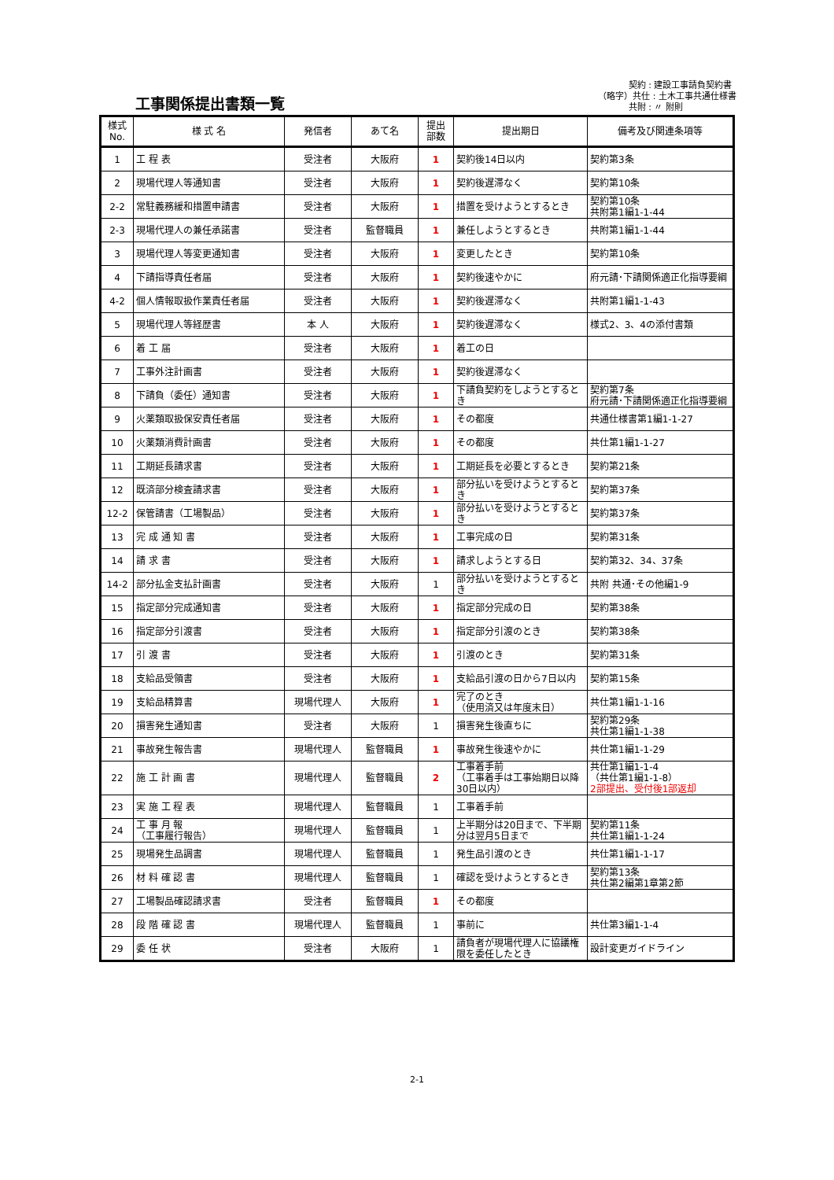工事関係提出書類一覧
契約 : 建設工事請負契約書
（略字）共仕 : 土木工事共通仕様書
共附 : 〃 附則
| 様式 No. | 様 式 名 | 発信者 | あて名 | 提出 部数 | 提出期日 | 備考及び関連条項等 |
| --- | --- | --- | --- | --- | --- | --- |
| 1 | 工 程 表 | 受注者 | 大阪府 | 1 | 契約後14日以内 | 契約第3条 |
| 2 | 現場代理人等通知書 | 受注者 | 大阪府 | 1 | 契約後遅滞なく | 契約第10条 |
| 2-2 | 常駐義務緩和措置申請書 | 受注者 | 大阪府 | 1 | 措置を受けようとするとき | 契約第10条 共附第1編1-1-44 |
| 2-3 | 現場代理人の兼任承諾書 | 受注者 | 監督職員 | 1 | 兼任しようとするとき | 共附第1編1-1-44 |
| 3 | 現場代理人等変更通知書 | 受注者 | 大阪府 | 1 | 変更したとき | 契約第10条 |
| 4 | 下請指導責任者届 | 受注者 | 大阪府 | 1 | 契約後速やかに | 府元請･下請関係適正化指導要綱 |
| 4-2 | 個人情報取扱作業責任者届 | 受注者 | 大阪府 | 1 | 契約後遅滞なく | 共附第1編1-1-43 |
| 5 | 現場代理人等経歴書 | 本 人 | 大阪府 | 1 | 契約後遅滞なく | 様式2、3、4の添付書類 |
| 6 | 着 工 届 | 受注者 | 大阪府 | 1 | 着工の日 | |
| 7 | 工事外注計画書 | 受注者 | 大阪府 | 1 | 契約後遅滞なく | |
| 8 | 下請負（委任）通知書 | 受注者 | 大阪府 | 1 | 下請負契約をしようとするとき | 契約第7条 府元請･下請関係適正化指導要綱 |
| 9 | 火薬類取扱保安責任者届 | 受注者 | 大阪府 | 1 | その都度 | 共通仕様書第1編1-1-27 |
| 10 | 火薬類消費計画書 | 受注者 | 大阪府 | 1 | その都度 | 共仕第1編1-1-27 |
| 11 | 工期延長請求書 | 受注者 | 大阪府 | 1 | 工期延長を必要とするとき | 契約第21条 |
| 12 | 既済部分検査請求書 | 受注者 | 大阪府 | 1 | 部分払いを受けようとするとき | 契約第37条 |
| 12-2 | 保管請書（工場製品） | 受注者 | 大阪府 | 1 | 部分払いを受けようとするとき | 契約第37条 |
| 13 | 完 成 通 知 書 | 受注者 | 大阪府 | 1 | 工事完成の日 | 契約第31条 |
| 14 | 請 求 書 | 受注者 | 大阪府 | 1 | 請求しようとする日 | 契約第32、34、37条 |
| 14-2 | 部分払金支払計画書 | 受注者 | 大阪府 | 1 | 部分払いを受けようとするとき | 共附 共通･その他編1-9 |
| 15 | 指定部分完成通知書 | 受注者 | 大阪府 | 1 | 指定部分完成の日 | 契約第38条 |
| 16 | 指定部分引渡書 | 受注者 | 大阪府 | 1 | 指定部分引渡のとき | 契約第38条 |
| 17 | 引 渡 書 | 受注者 | 大阪府 | 1 | 引渡のとき | 契約第31条 |
| 18 | 支給品受領書 | 受注者 | 大阪府 | 1 | 支給品引渡の日から7日以内 | 契約第15条 |
| 19 | 支給品精算書 | 現場代理人 | 大阪府 | 1 | 完了のとき （使用済又は年度末日） | 共仕第1編1-1-16 |
| 20 | 損害発生通知書 | 受注者 | 大阪府 | 1 | 損害発生後直ちに | 契約第29条 共仕第1編1-1-38 |
| 21 | 事故発生報告書 | 現場代理人 | 監督職員 | 1 | 事故発生後速やかに | 共仕第1編1-1-29 |
| 22 | 施 工 計 画 書 | 現場代理人 | 監督職員 | 2 | 工事着手前 （工事着手は工事始期日以降30日以内） | 共仕第1編1-1-4 （共仕第1編1-1-8） 2部提出、受付後1部返却 |
| 23 | 実 施 工 程 表 | 現場代理人 | 監督職員 | 1 | 工事着手前 | |
| 24 | 工 事 月 報 （工事履行報告） | 現場代理人 | 監督職員 | 1 | 上半期分は20日まで、下半期分は翌月5日まで | 契約第11条 共仕第1編1-1-24 |
| 25 | 現場発生品調書 | 現場代理人 | 監督職員 | 1 | 発生品引渡のとき | 共仕第1編1-1-17 |
| 26 | 材 料 確 認 書 | 現場代理人 | 監督職員 | 1 | 確認を受けようとするとき | 契約第13条 共仕第2編第1章第2節 |
| 27 | 工場製品確認請求書 | 受注者 | 監督職員 | 1 | その都度 | |
| 28 | 段 階 確 認 書 | 現場代理人 | 監督職員 | 1 | 事前に | 共仕第3編1-1-4 |
| 29 | 委 任 状 | 受注者 | 大阪府 | 1 | 請負者が現場代理人に協議権限を委任したとき | 設計変更ガイドライン |
2-1